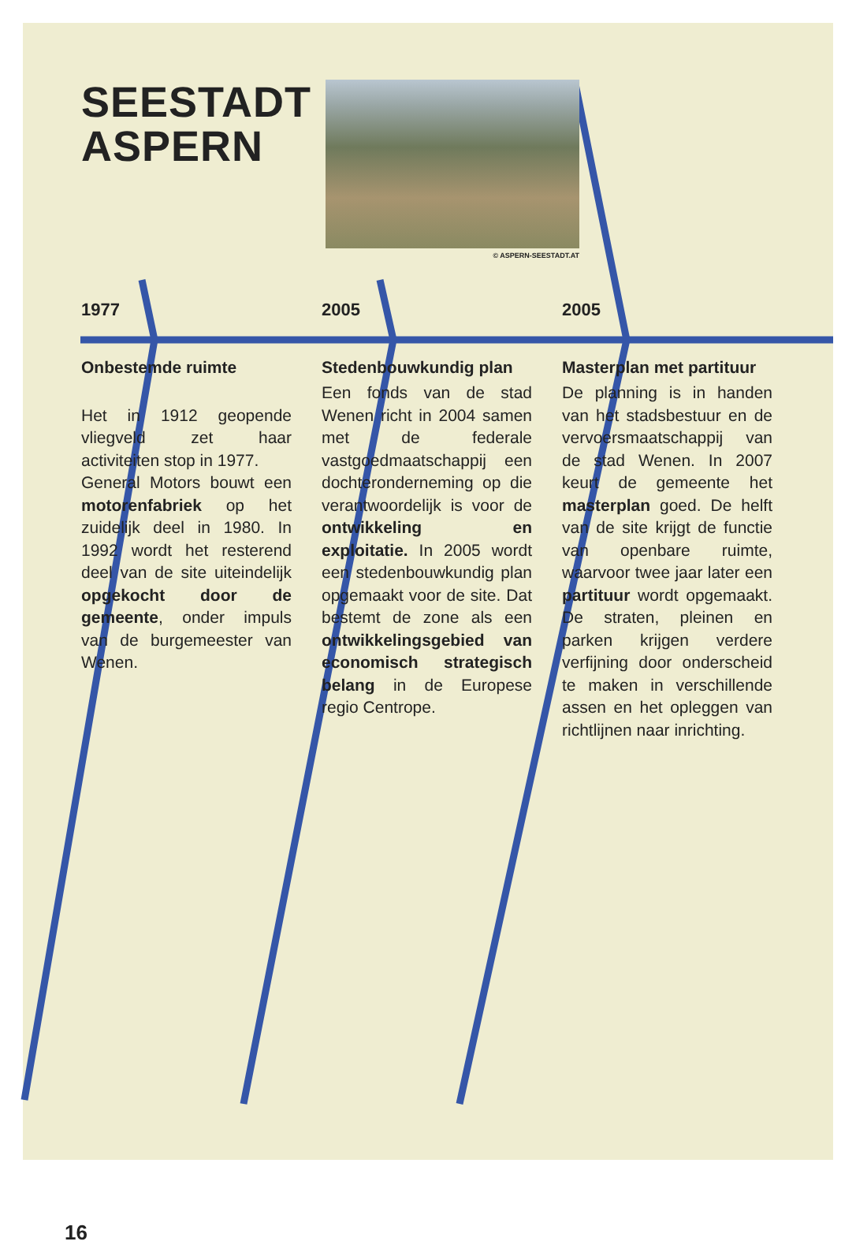SEESTADT ASPERN
© ASPERN-SEESTADT.AT
1977
Onbestemde ruimte
Het in 1912 geopende vliegveld zet haar activiteiten stop in 1977.
General Motors bouwt een motorenfabriek op het zuidelijk deel in 1980. In 1992 wordt het resterend deel van de site uiteindelijk opgekocht door de gemeente, onder impuls van de burgemeester van Wenen.
2005
Stedenbouwkundig plan
Een fonds van de stad Wenen richt in 2004 samen met de federale vastgoedmaatschappij een dochteronderneming op die verantwoordelijk is voor de ontwikkeling en exploitatie. In 2005 wordt een stedenbouwkundig plan opgemaakt voor de site. Dat bestemt de zone als een ontwikkelingsgebied van economisch strategisch belang in de Europese regio Centrope.
2005
Masterplan met partituur
De planning is in handen van het stadsbestuur en de vervoersmaatschappij van de stad Wenen. In 2007 keurt de gemeente het masterplan goed. De helft van de site krijgt de functie van openbare ruimte, waarvoor twee jaar later een partituur wordt opgemaakt. De straten, pleinen en parken krijgen verdere verfijning door onderscheid te maken in verschillende assen en het opleggen van richtlijnen naar inrichting.
16